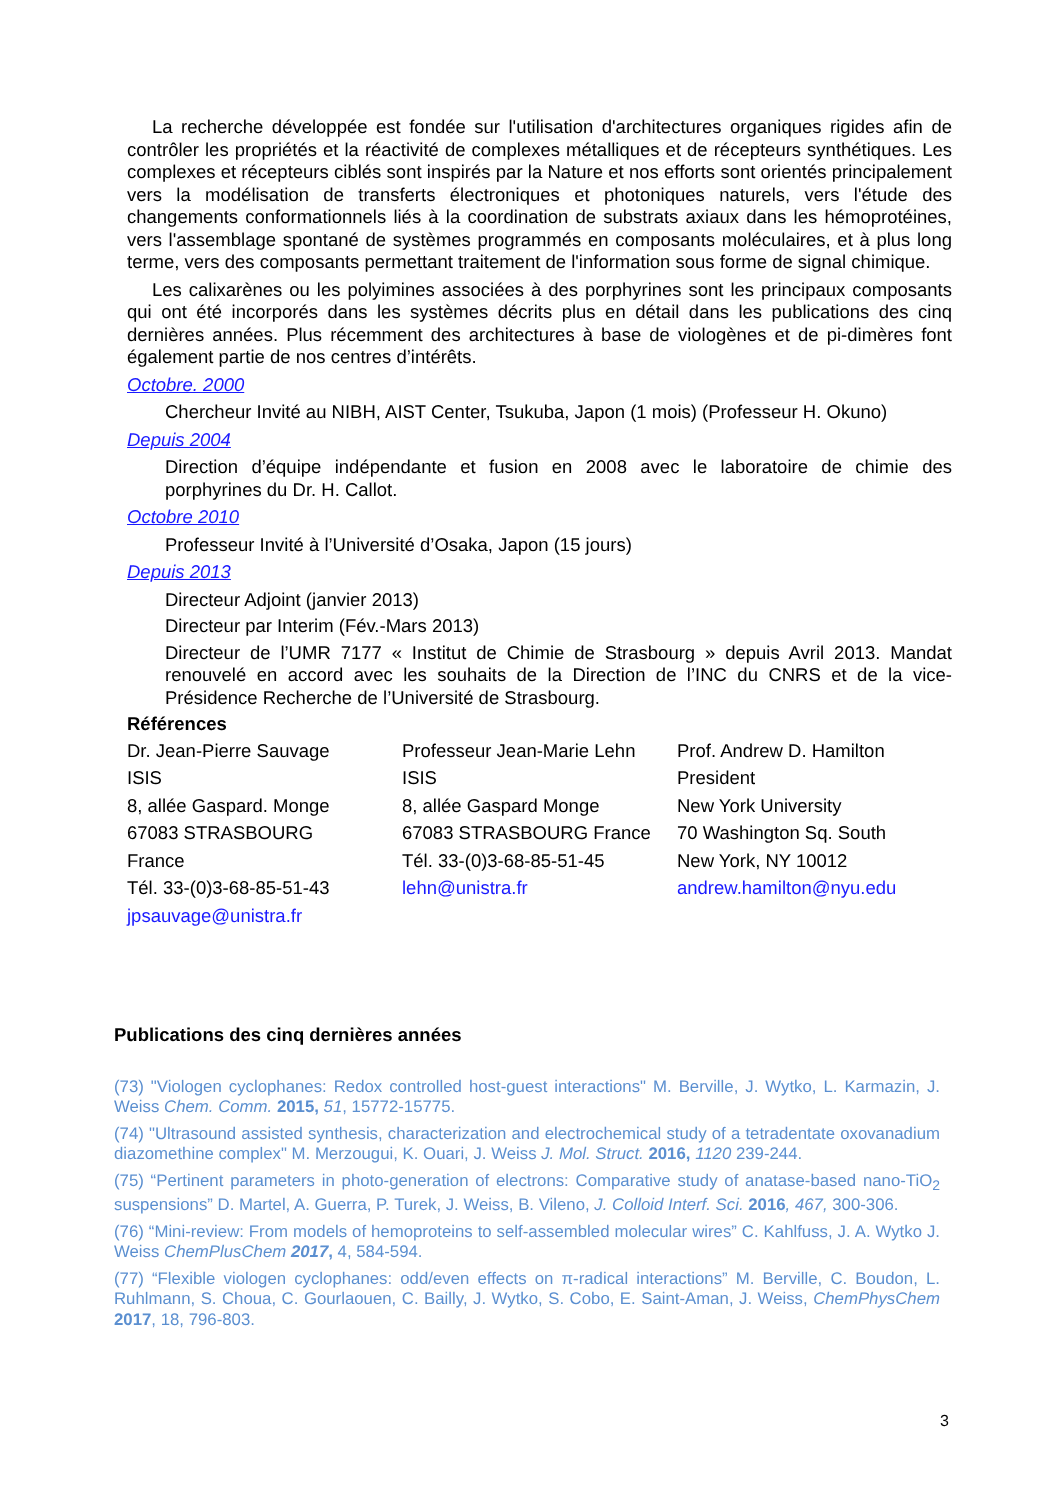La recherche développée est fondée sur l'utilisation d'architectures organiques rigides afin de contrôler les propriétés et la réactivité de complexes métalliques et de récepteurs synthétiques. Les complexes et récepteurs ciblés sont inspirés par la Nature et nos efforts sont orientés principalement vers la modélisation de transferts électroniques et photoniques naturels, vers l'étude des changements conformationnels liés à la coordination de substrats axiaux dans les hémoprotéines, vers l'assemblage spontané de systèmes programmés en composants moléculaires, et à plus long terme, vers des composants permettant traitement de l'information sous forme de signal chimique.
Les calixarènes ou les polyimines associées à des porphyrines sont les principaux composants qui ont été incorporés dans les systèmes décrits plus en détail dans les publications des cinq dernières années. Plus récemment des architectures à base de viologènes et de pi-dimères font également partie de nos centres d’intérêts.
Octobre. 2000
Chercheur Invité au NIBH, AIST Center, Tsukuba, Japon (1 mois) (Professeur H. Okuno)
Depuis 2004
Direction d’équipe indépendante et fusion en 2008 avec le laboratoire de chimie des porphyrines du Dr. H. Callot.
Octobre 2010
Professeur Invité à l’Université d’Osaka, Japon (15 jours)
Depuis 2013
Directeur Adjoint (janvier 2013)
Directeur par Interim (Fév.-Mars 2013)
Directeur de l’UMR 7177 « Institut de Chimie de Strasbourg » depuis Avril 2013. Mandat renouvelé en accord avec les souhaits de la Direction de l’INC du CNRS et de la vice-Présidence Recherche de l’Université de Strasbourg.
Références
Dr. Jean-Pierre Sauvage
ISIS
8, allée Gaspard. Monge
67083 STRASBOURG
France
Tél. 33-(0)3-68-85-51-43
jpsauvage@unistra.fr
Professeur Jean-Marie Lehn
ISIS
8, allée Gaspard Monge
67083 STRASBOURG France
Tél. 33-(0)3-68-85-51-45
lehn@unistra.fr
Prof. Andrew D. Hamilton
President
New York University
70 Washington Sq. South
New York, NY 10012
andrew.hamilton@nyu.edu
Publications des cinq dernières années
(73) "Viologen cyclophanes: Redox controlled host-guest interactions" M. Berville, J. Wytko, L. Karmazin, J. Weiss Chem. Comm. 2015, 51, 15772-15775.
(74) "Ultrasound assisted synthesis, characterization and electrochemical study of a tetradentate oxovanadium diazomethine complex" M. Merzougui, K. Ouari, J. Weiss J. Mol. Struct. 2016, 1120 239-244.
(75) “Pertinent parameters in photo-generation of electrons: Comparative study of anatase-based nano-TiO<sub>2</sub> suspensions” D. Martel, A. Guerra, P. Turek, J. Weiss, B. Vileno, J. Colloid Interf. Sci. 2016, 467, 300-306.
(76) “Mini-review: From models of hemoproteins to self-assembled molecular wires” C. Kahlfuss, J. A. Wytko J. Weiss ChemPlusChem 2017, 4, 584-594.
(77) “Flexible viologen cyclophanes: odd/even effects on π-radical interactions” M. Berville, C. Boudon, L. Ruhlmann, S. Choua, C. Gourlaouen, C. Bailly, J. Wytko, S. Cobo, E. Saint-Aman, J. Weiss, ChemPhysChem 2017, 18, 796-803.
3